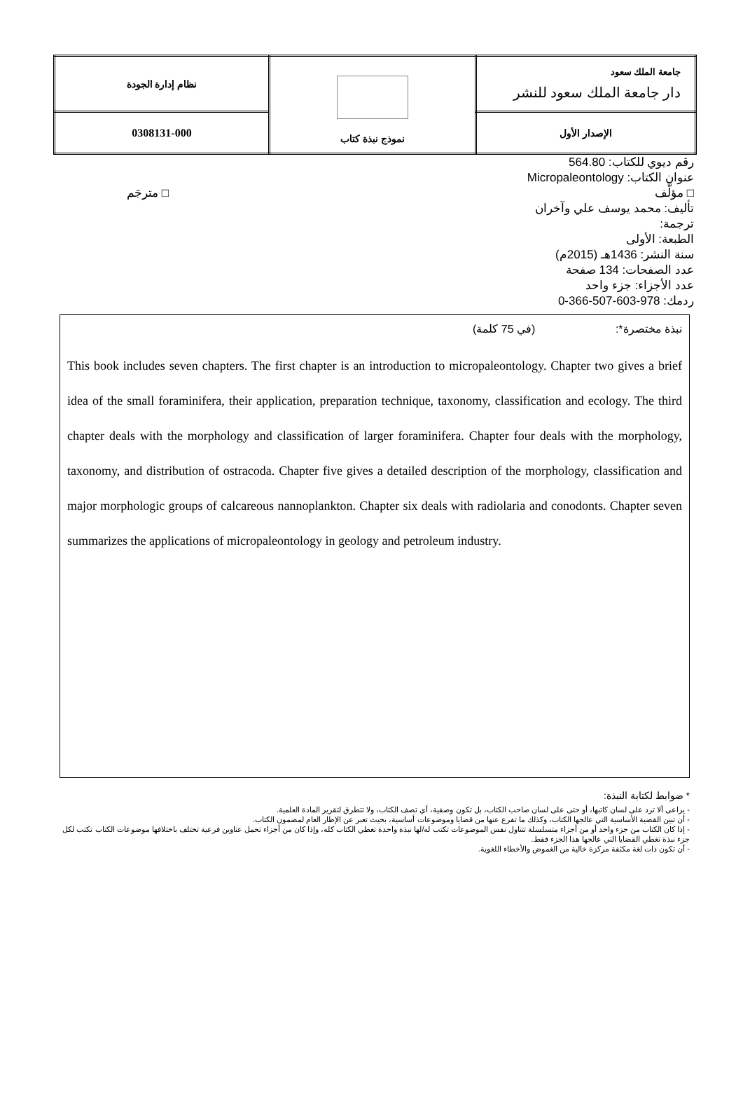| جامعة الملك سعود دار جامعة الملك سعود للنشر | نموذج نبذة كتاب | نظام إدارة الجودة |
| الإصدار الأول | | 0308131-000 |
رقم ديوي للكتاب: 564.80
عنوان الكتاب: Micropaleontology
□ مؤلَّف □ مترجَم
تأليف: محمد يوسف علي وآخران
ترجمة:
الطبعة: الأولى
سنة النشر: 1436هـ (2015م)
عدد الصفحات: 134 صفحة
عدد الأجزاء: جزء واحد
ردمك: 978-603-507-366-0
نبذة مختصرة*: (في 75 كلمة)
This book includes seven chapters. The first chapter is an introduction to micropaleontology. Chapter two gives a brief idea of the small foraminifera, their application, preparation technique, taxonomy, classification and ecology. The third chapter deals with the morphology and classification of larger foraminifera. Chapter four deals with the morphology, taxonomy, and distribution of ostracoda. Chapter five gives a detailed description of the morphology, classification and major morphologic groups of calcareous nannoplankton. Chapter six deals with radiolaria and conodonts. Chapter seven summarizes the applications of micropaleontology in geology and petroleum industry.
* ضوابط لكتابة النبذة:
- يراعى ألا ترد على لسان كاتبها، أو حتى على لسان صاحب الكتاب، بل تكون وصفية، أي تصف الكتاب، ولا تتطرق لتقرير المادة العلمية.
- أن تبين القضية الأساسية التي عالجها الكتاب، وكذلك ما تفرع عنها من قضايا وموضوعات أساسية، بحيث تعبر عن الإطار العام لمضمون الكتاب.
- إذا كان الكتاب من جزء واحد أو من أجزاء متسلسلة تتناول نفس الموضوعات تكتب له/لها نبذة واحدة تغطي الكتاب كله، وإذا كان من أجزاء تحمل عناوين فرعية تختلف باختلافها موضوعات الكتاب تكتب لكل جزء نبذة تغطي القضايا التي عالجها هذا الجزء فقط.
- أن تكون ذات لغة مكثفة مركزة خالية من الغموض والأخطاء اللغوية.